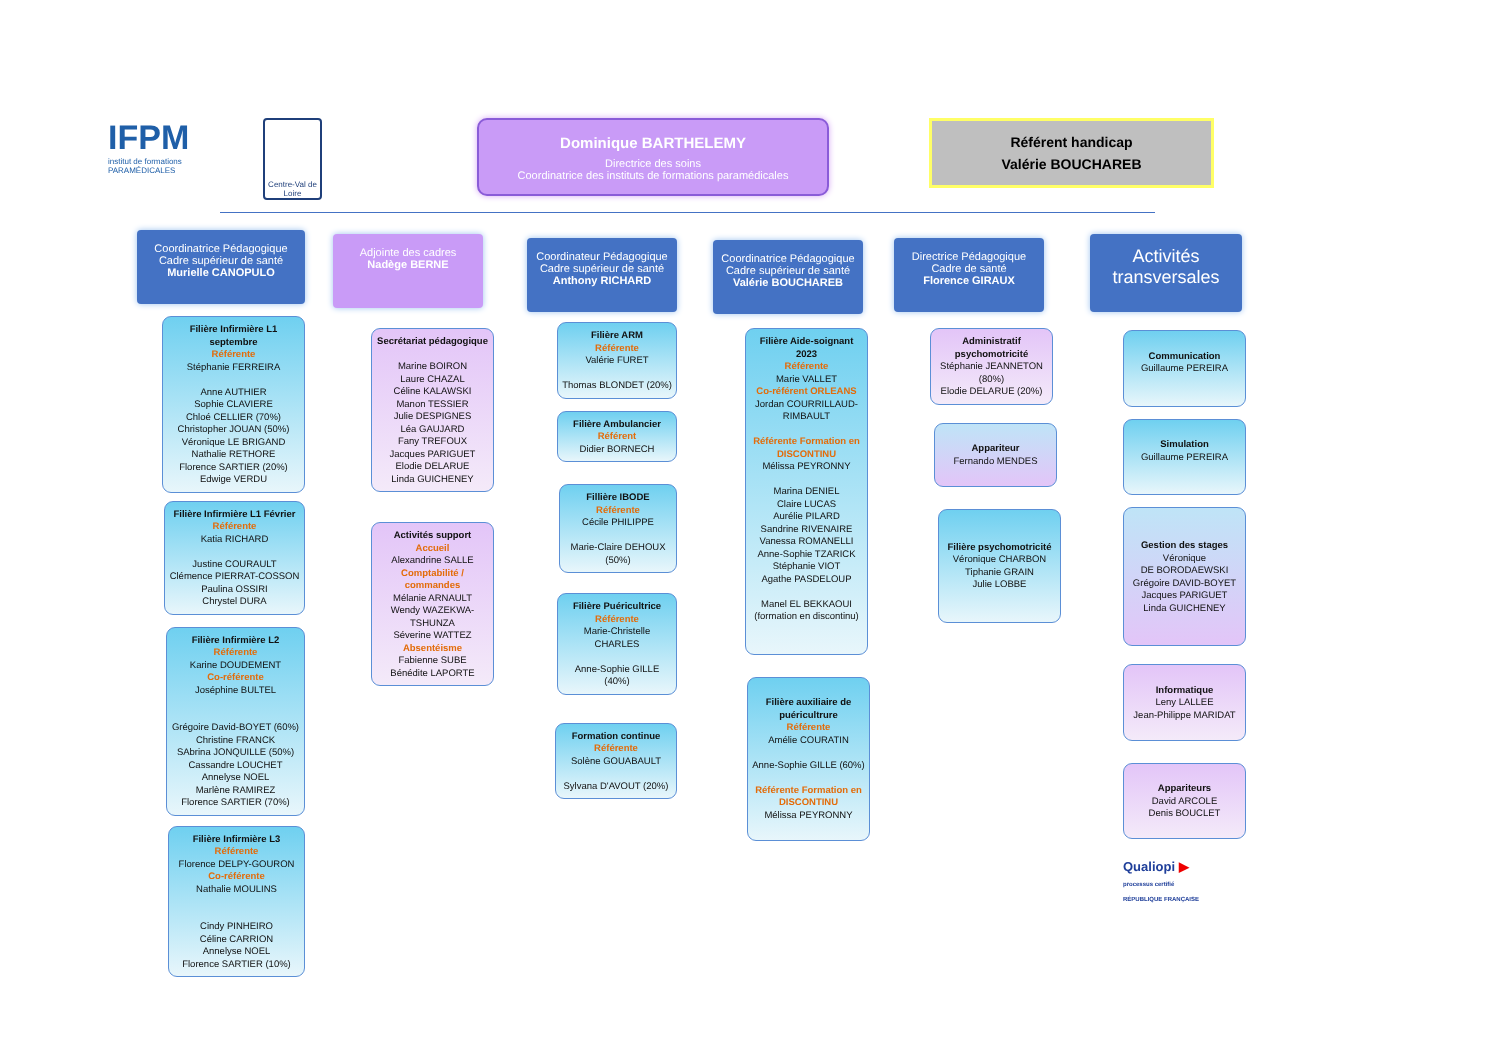IFPM
institut de formations PARAMÉDICALES
Centre-Val de Loire
Dominique BARTHELEMY
Directrice des soins
Coordinatrice des instituts de formations paramédicales
Référent handicap
Valérie BOUCHAREB
Coordinatrice Pédagogique
Cadre supérieur de santé
Murielle CANOPULO
Filière Infirmière L1 septembre
Référente
Stéphanie FERREIRA
Anne AUTHIER
Sophie CLAVIERE
Chloé CELLIER (70%)
Christopher JOUAN (50%)
Véronique LE BRIGAND
Nathalie RETHORE
Florence SARTIER (20%)
Edwige VERDU
Filière Infirmière L1 Février
Référente
Katia RICHARD
Justine COURAULT
Clémence PIERRAT-COSSON
Paulina OSSIRI
Chrystel DURA
Filière Infirmière L2
Référente
Karine DOUDEMENT
Co-référente
Joséphine BULTEL
Grégoire David-BOYET (60%)
Christine FRANCK
SAbrina JONQUILLE (50%)
Cassandre LOUCHET
Annelyse NOEL
Marlène RAMIREZ
Florence SARTIER (70%)
Filière Infirmière L3
Référente
Florence DELPY-GOURON
Co-référente
Nathalie MOULINS
Cindy PINHEIRO
Céline CARRION
Annelyse NOEL
Florence SARTIER (10%)
Adjointe des cadres
Nadège BERNE
Secrétariat pédagogique
Marine BOIRON
Laure CHAZAL
Céline KALAWSKI
Manon TESSIER
Julie DESPIGNES
Léa GAUJARD
Fany TREFOUX
Jacques PARIGUET
Elodie DELARUE
Linda GUICHENEY
Activités support
Accueil
Alexandrine SALLE
Comptabilité / commandes
Mélanie ARNAULT
Wendy WAZEKWA-TSHUNZA
Séverine WATTEZ
Absentéisme
Fabienne SUBE
Bénédite LAPORTE
Coordinateur Pédagogique
Cadre supérieur de santé
Anthony RICHARD
Filière ARM
Référente
Valérie FURET
Thomas BLONDET (20%)
Filière Ambulancier
Référent
Didier BORNECH
Fillière IBODE
Référente
Cécile PHILIPPE
Marie-Claire DEHOUX (50%)
Filière Puéricultrice
Référente
Marie-Christelle CHARLES
Anne-Sophie GILLE (40%)
Formation continue
Référente
Solène GOUABAULT
Sylvana D'AVOUT (20%)
Coordinatrice Pédagogique
Cadre supérieur de santé
Valérie BOUCHAREB
Filière Aide-soignant 2023
Référente
Marie VALLET
Co-référent ORLEANS
Jordan COURRILLAUD-RIMBAULT
Référente Formation en DISCONTINU
Mélissa PEYRONNY
Marina DENIEL
Claire LUCAS
Aurélie PILARD
Sandrine RIVENAIRE
Vanessa ROMANELLI
Anne-Sophie TZARICK
Stéphanie VIOT
Agathe PASDELOUP
Manel EL BEKKAOUI (formation en discontinu)
Filière auxiliaire de puéricultrure
Référente
Amélie COURATIN
Anne-Sophie GILLE (60%)
Référente Formation en DISCONTINU
Mélissa PEYRONNY
Directrice Pédagogique
Cadre de santé
Florence GIRAUX
Administratif psychomotricité
Stéphanie JEANNETON (80%)
Elodie DELARUE (20%)
Appariteur
Fernando MENDES
Filière psychomotricité
Véronique CHARBON
Tiphanie GRAIN
Julie LOBBE
Activités transversales
Communication
Guillaume PEREIRA
Simulation
Guillaume PEREIRA
Gestion des stages
Véronique
DE BORODAEWSKI
Grégoire DAVID-BOYET
Jacques PARIGUET
Linda GUICHENEY
Informatique
Leny LALLEE
Jean-Philippe MARIDAT
Appariteurs
David ARCOLE
Denis BOUCLET
Qualiopi ▶
processus certifié
RÉPUBLIQUE FRANÇAISE